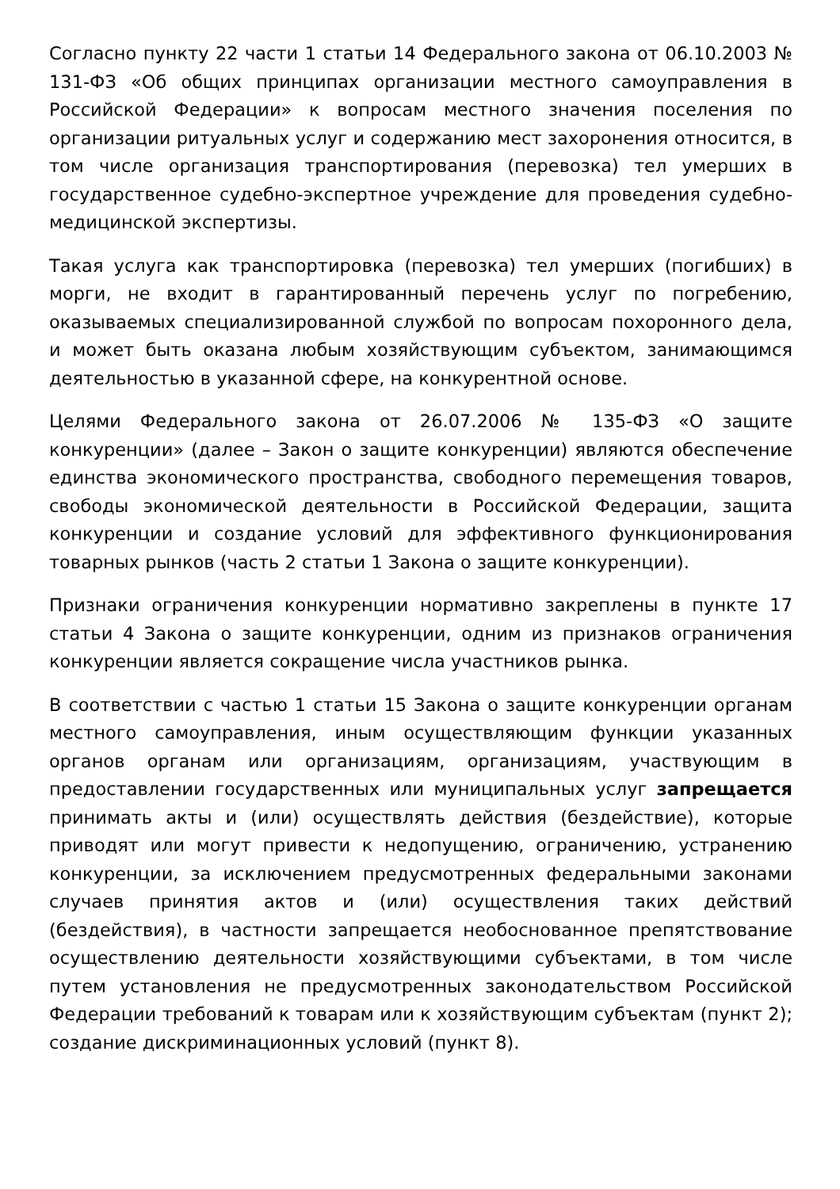Согласно пункту 22 части 1 статьи 14 Федерального закона от 06.10.2003 № 131-ФЗ «Об общих принципах организации местного самоуправления в Российской Федерации» к вопросам местного значения поселения по организации ритуальных услуг и содержанию мест захоронения относится, в том числе организация транспортирования (перевозка) тел умерших в государственное судебно-экспертное учреждение для проведения судебно-медицинской экспертизы.
Такая услуга как транспортировка (перевозка) тел умерших (погибших) в морги, не входит в гарантированный перечень услуг по погребению, оказываемых специализированной службой по вопросам похоронного дела, и может быть оказана любым хозяйствующим субъектом, занимающимся деятельностью в указанной сфере, на конкурентной основе.
Целями Федерального закона от 26.07.2006 № 135-ФЗ «О защите конкуренции» (далее – Закон о защите конкуренции) являются обеспечение единства экономического пространства, свободного перемещения товаров, свободы экономической деятельности в Российской Федерации, защита конкуренции и создание условий для эффективного функционирования товарных рынков (часть 2 статьи 1 Закона о защите конкуренции).
Признаки ограничения конкуренции нормативно закреплены в пункте 17 статьи 4 Закона о защите конкуренции, одним из признаков ограничения конкуренции является сокращение числа участников рынка.
В соответствии с частью 1 статьи 15 Закона о защите конкуренции органам местного самоуправления, иным осуществляющим функции указанных органов органам или организациям, организациям, участвующим в предоставлении государственных или муниципальных услуг запрещается принимать акты и (или) осуществлять действия (бездействие), которые приводят или могут привести к недопущению, ограничению, устранению конкуренции, за исключением предусмотренных федеральными законами случаев принятия актов и (или) осуществления таких действий (бездействия), в частности запрещается необоснованное препятствование осуществлению деятельности хозяйствующими субъектами, в том числе путем установления не предусмотренных законодательством Российской Федерации требований к товарам или к хозяйствующим субъектам (пункт 2); создание дискриминационных условий (пункт 8).